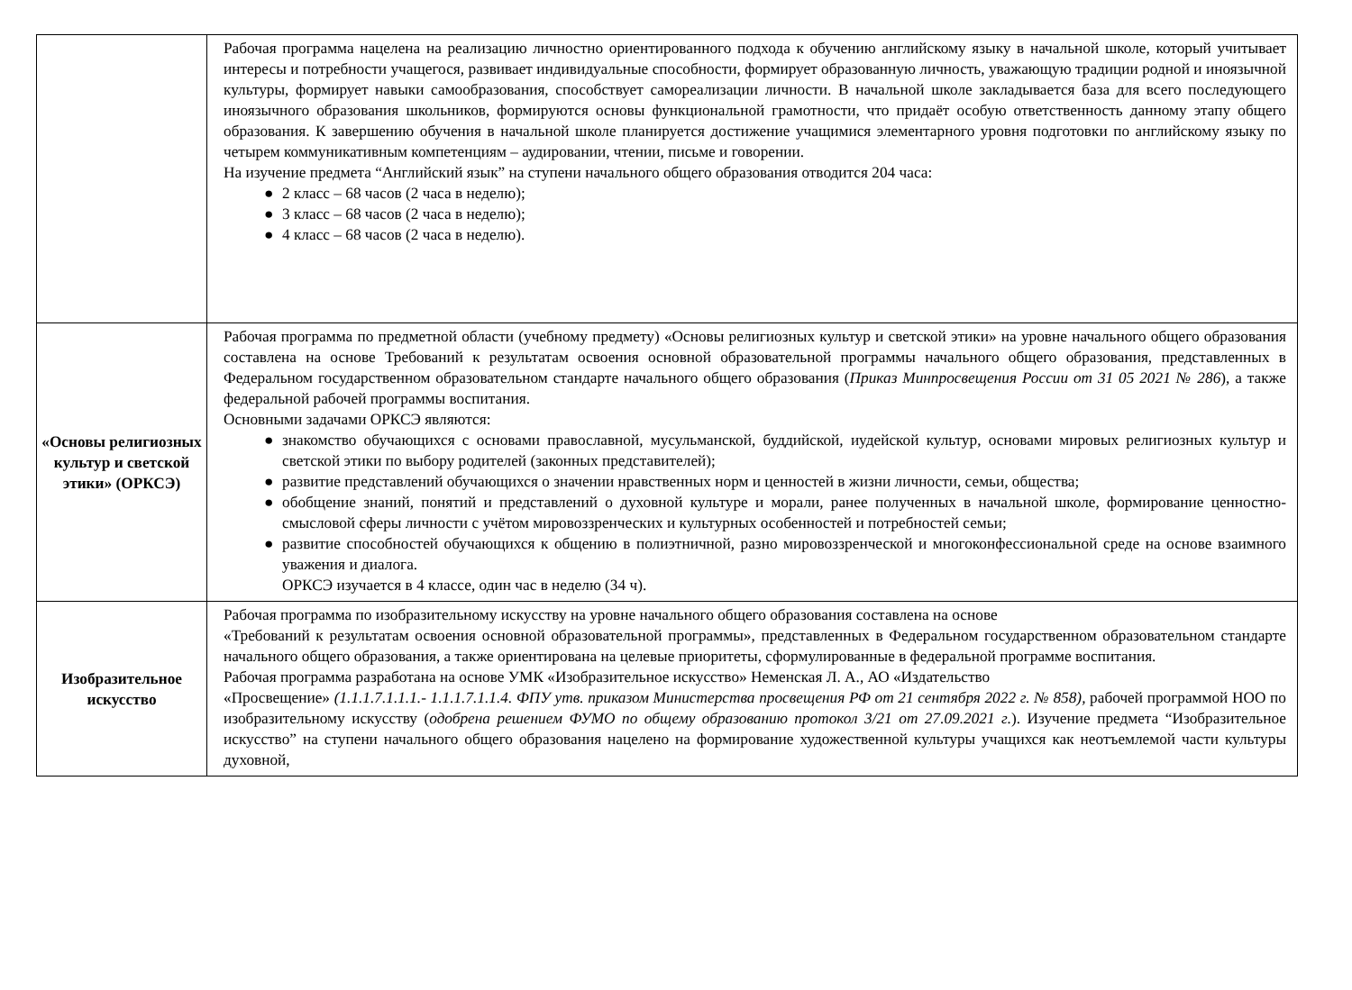| | Рабочая программа нацелена на реализацию личностно ориентированного подхода к обучению английскому языку в начальной школе, который учитывает интересы и потребности учащегося, развивает индивидуальные способности, формирует образованную личность, уважающую традиции родной и иноязычной культуры, формирует навыки самообразования, способствует самореализации личности. В начальной школе закладывается база для всего последующего иноязычного образования школьников, формируются основы функциональной грамотности, что придаёт особую ответственность данному этапу общего образования. К завершению обучения в начальной школе планируется достижение учащимися элементарного уровня подготовки по английскому языку по четырем коммуникативным компетенциям – аудировании, чтении, письме и говорении. На изучение предмета “Английский язык” на ступени начального общего образования отводится 204 часа: ● 2 класс – 68 часов (2 часа в неделю); ● 3 класс – 68 часов (2 часа в неделю); ● 4 класс – 68 часов (2 часа в неделю). |
| «Основы религиозных культур и светской этики» (ОРКСЭ) | Рабочая программа по предметной области (учебному предмету) «Основы религиозных культур и светской этики» на уровне начального общего образования составлена на основе Требований к результатам освоения основной образовательной программы начального общего образования, представленных в Федеральном государственном образовательном стандарте начального общего образования ( Приказ Минпросвещения России от 31 05 2021 № 286 ), а также федеральной рабочей программы воспитания. Основными задачами ОРКСЭ являются: ● знакомство обучающихся с основами православной, мусульманской, буддийской, иудейской культур, основами мировых религиозных культур и светской этики по выбору родителей (законных представителей); ● развитие представлений обучающихся о значении нравственных норм и ценностей в жизни личности, семьи, общества; ● обобщение знаний, понятий и представлений о духовной культуре и морали, ранее полученных в начальной школе, формирование ценностно-смысловой сферы личности с учётом мировоззренческих и культурных особенностей и потребностей семьи; ● развитие способностей обучающихся к общению в полиэтничной, разно мировоззренческой и многоконфессиональной среде на основе взаимного уважения и диалога. ОРКСЭ изучается в 4 классе, один час в неделю (34 ч). |
| Изобразительное искусство | Рабочая программа по изобразительному искусству на уровне начального общего образования составлена на основе «Требований к результатам освоения основной образовательной программы», представленных в Федеральном государственном образовательном стандарте начального общего образования, а также ориентирована на целевые приоритеты, сформулированные в федеральной программе воспитания. Рабочая программа разработана на основе УМК «Изобразительное искусство» Неменская Л. А., АО «Издательство «Просвещение» (1.1.1.7.1.1.1.- 1.1.1.7.1.1.4. ФПУ утв. приказом Министерства просвещения РФ от 21 сентября 2022 г. № 858), рабочей программой НОО по изобразительному искусству ( одобрена решением ФУМО по общему образованию протокол 3/21 от 27.09.2021 г. ). Изучение предмета “Изобразительное искусство” на ступени начального общего образования нацелено на формирование художественной культуры учащихся как неотъемлемой части культуры духовной, |